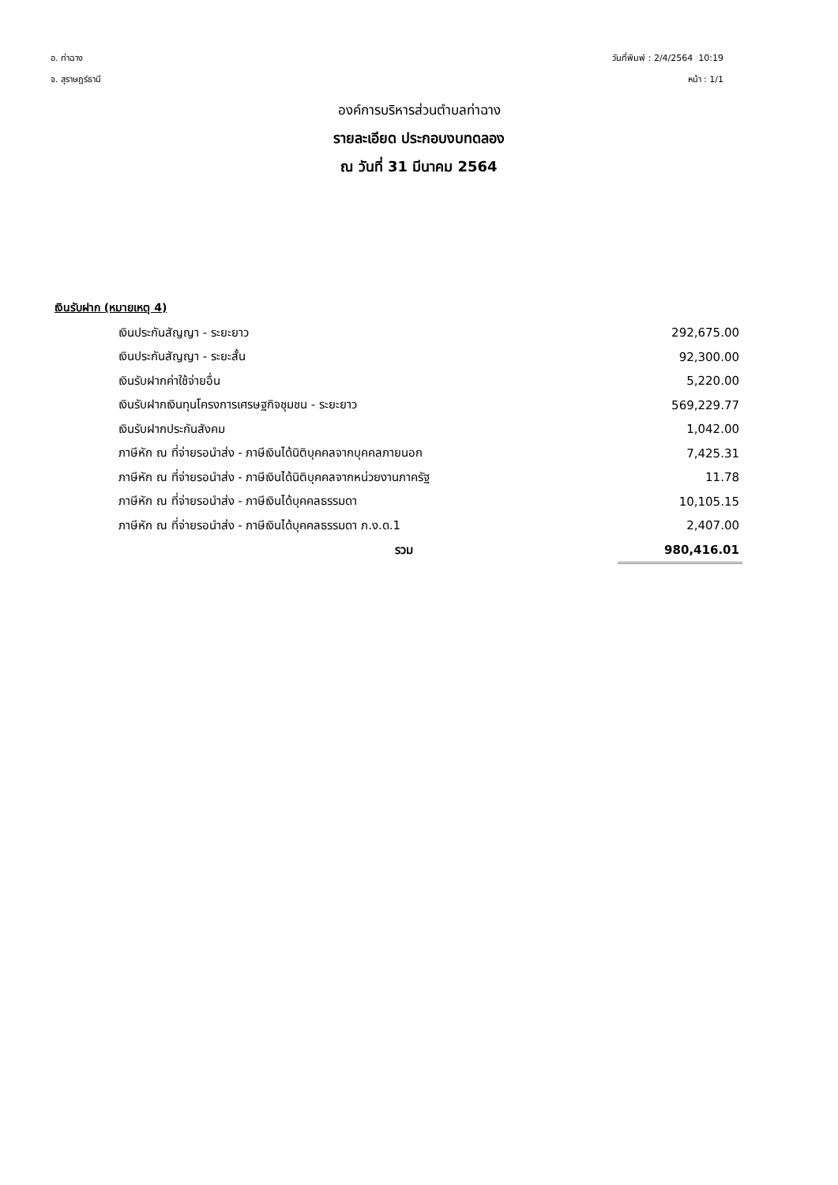อ. ท่าฉาง
จ. สุราษฎร์ธานี
วันที่พิมพ์ : 2/4/2564 10:19
หน้า : 1/1
องค์การบริหารส่วนตำบลท่าฉาง
รายละเอียด ประกอบงบทดลอง
ณ วันที่ 31 มีนาคม 2564
เงินรับฝาก (หมายเหตุ 4)
| เงินประกันสัญญา - ระยะยาว | 292,675.00 |
| เงินประกันสัญญา - ระยะสั้น | 92,300.00 |
| เงินรับฝากค่าใช้จ่ายอื่น | 5,220.00 |
| เงินรับฝากเงินทุนโครงการเศรษฐกิจชุมชน - ระยะยาว | 569,229.77 |
| เงินรับฝากประกันสังคม | 1,042.00 |
| ภาษีหัก ณ ที่จ่ายรอนำส่ง - ภาษีเงินได้นิติบุคคลจากบุคคลภายนอก | 7,425.31 |
| ภาษีหัก ณ ที่จ่ายรอนำส่ง - ภาษีเงินได้นิติบุคคลจากหน่วยงานภาครัฐ | 11.78 |
| ภาษีหัก ณ ที่จ่ายรอนำส่ง - ภาษีเงินได้บุคคลธรรมดา | 10,105.15 |
| ภาษีหัก ณ ที่จ่ายรอนำส่ง - ภาษีเงินได้บุคคลธรรมดา ภ.ง.ด.1 | 2,407.00 |
| รวม | 980,416.01 |